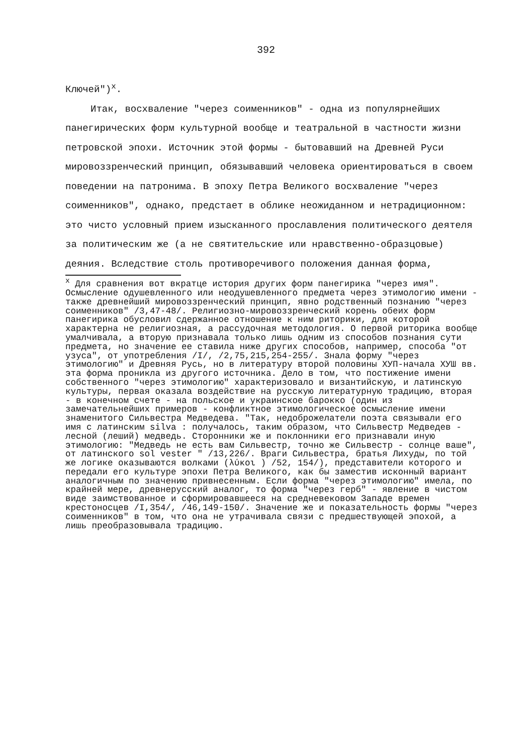392
Ключей")<sup>x</sup>.
Итак, восхваление "через соименников" - одна из популярнейших панегирических форм культурной вообще и театральной в частности жизни петровской эпохи. Источник этой формы - бытовавший на Древней Руси мировоззренческий принцип, обязывавший человека ориентироваться в своем поведении на патронима. В эпоху Петра Великого восхваление "через соименников", однако, предстает в облике неожиданном и нетрадиционном: это чисто условный прием изысканного прославления политического деятеля за политическим же (а не святительские или нравственно-образцовые) деяния. Вследствие столь противоречивого положения данная форма,
<sup>x</sup> Для сравнения вот вкратце история других форм панегирика "через имя". Осмысление одушевленного или неодушевленного предмета через этимологию имени - также древнейший мировоззренческий принцип, явно родственный познанию "через соименников" /3,47-48/. Религиозно-мировоззренческий корень обеих форм панегирика обусловил сдержанное отношение к ним риторики, для которой характерна не религиозная, а рассудочная методология. О первой риторика вообще умалчивала, а вторую признавала только лишь одним из способов познания сути предмета, но значение ее ставила ниже других способов, например, способа "от узуса", от употребления /I/, /2,75,215,254-255/. Знала форму "через этимологию" и Древняя Русь, но в литературу второй половины ХУП-начала ХУШ вв. эта форма проникла из другого источника. Дело в том, что постижение имени собственного "через этимологию" характеризовало и византийскую, и латинскую культуры, первая оказала воздействие на русскую литературную традицию, вторая - в конечном счете - на польское и украинское барокко (один из замечательнейших примеров - конфликтное этимологическое осмысление имени знаменитого Сильвестра Медведева. "Так, недоброжелатели поэта связывали его имя с латинским silva : получалось, таким образом, что Сильвестр Медведев - лесной (леший) медведь. Сторонники же и поклонники его признавали иную этимологию: "Медведь не есть вам Сильвестр, точно же Сильвестр - солнце ваше", от латинского sol vester " /13,226/. Враги Сильвестра, братья Лихуды, по той же логике оказываются волками (λύκοι ) /52, 154/), представители которого и передали его культуре эпохи Петра Великого, как бы заместив исконный вариант аналогичным по значению привнесенным. Если форма "через этимологию" имела, по крайней мере, древнерусский аналог, то форма "через герб" - явление в чистом виде заимствованное и сформировавшееся на средневековом Западе времен крестоносцев /I,354/, /46,149-150/. Значение же и показательность формы "через соименников" в том, что она не утрачивала связи с предшествующей эпохой, а лишь преобразовывала традицию.